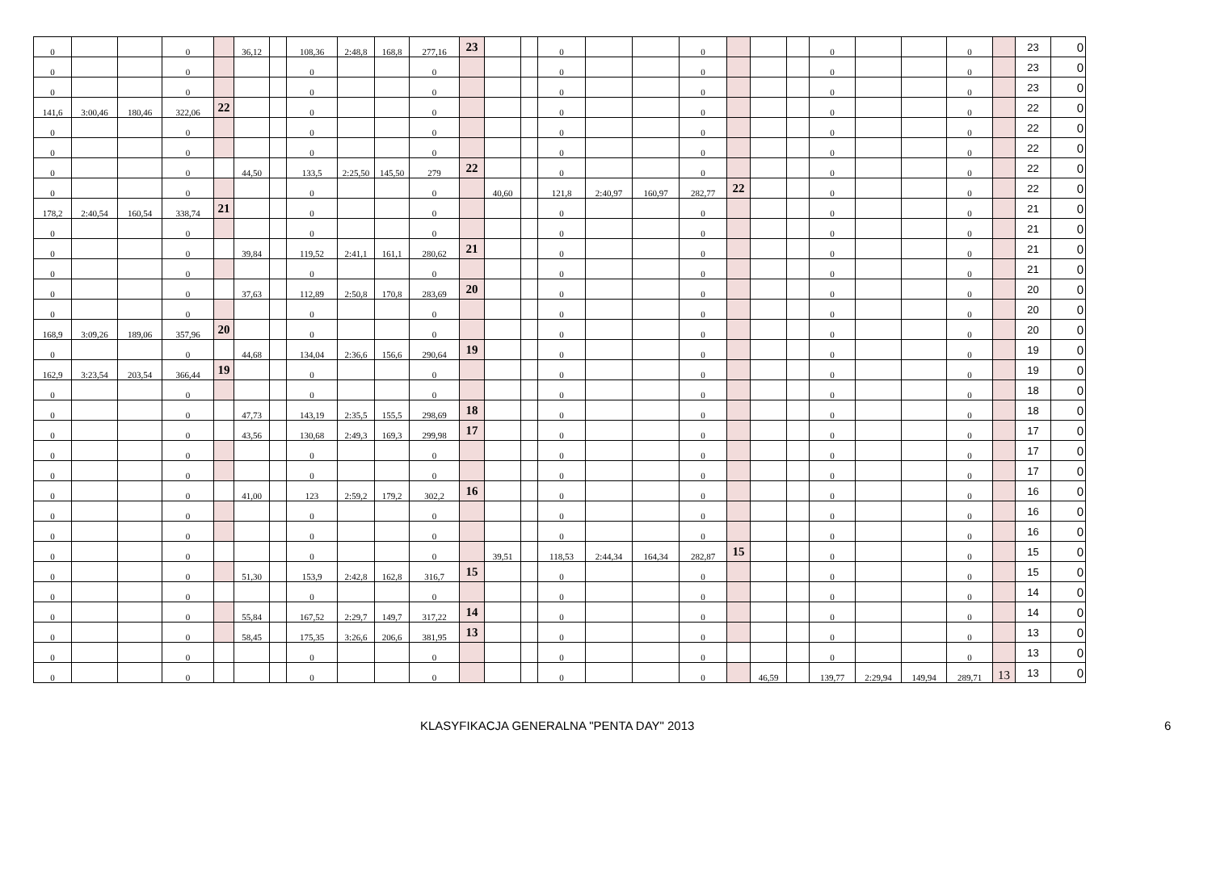| 0 | | | 0 | | 36,12 | | 108,36 | 2:48,8 | 168,8 | 277,16 | 23 | | | 0 | | | 0 | | | | 0 | | | 0 | | 23 | 0 |
| 0 | | | 0 | | | | 0 | | | 0 | | | | 0 | | | 0 | | | | 0 | | | 0 | | 23 | 0 |
| 0 | | | 0 | | | | 0 | | | 0 | | | | 0 | | | 0 | | | | 0 | | | 0 | | 23 | 0 |
| 141,6 | 3:00,46 | 180,46 | 322,06 | 22 | | | 0 | | | 0 | | | | 0 | | | 0 | | | | 0 | | | 0 | | 22 | 0 |
| 0 | | | 0 | | | | 0 | | | 0 | | | | 0 | | | 0 | | | | 0 | | | 0 | | 22 | 0 |
| 0 | | | 0 | | | | 0 | | | 0 | | | | 0 | | | 0 | | | | 0 | | | 0 | | 22 | 0 |
| 0 | | | 0 | | 44,50 | | 133,5 | 2:25,50 | 145,50 | 279 | 22 | | | 0 | | | 0 | | | | 0 | | | 0 | | 22 | 0 |
| 0 | | | 0 | | | | 0 | | | 0 | | 40,60 | | 121,8 | 2:40,97 | 160,97 | 282,77 | 22 | | | 0 | | | 0 | | 22 | 0 |
| 178,2 | 2:40,54 | 160,54 | 338,74 | 21 | | | 0 | | | 0 | | | | 0 | | | 0 | | | | 0 | | | 0 | | 21 | 0 |
| 0 | | | 0 | | | | 0 | | | 0 | | | | 0 | | | 0 | | | | 0 | | | 0 | | 21 | 0 |
| 0 | | | 0 | | 39,84 | | 119,52 | 2:41,1 | 161,1 | 280,62 | 21 | | | 0 | | | 0 | | | | 0 | | | 0 | | 21 | 0 |
| 0 | | | 0 | | | | 0 | | | 0 | | | | 0 | | | 0 | | | | 0 | | | 0 | | 21 | 0 |
| 0 | | | 0 | | 37,63 | | 112,89 | 2:50,8 | 170,8 | 283,69 | 20 | | | 0 | | | 0 | | | | 0 | | | 0 | | 20 | 0 |
| 0 | | | 0 | | | | 0 | | | 0 | | | | 0 | | | 0 | | | | 0 | | | 0 | | 20 | 0 |
| 168,9 | 3:09,26 | 189,06 | 357,96 | 20 | | | 0 | | | 0 | | | | 0 | | | 0 | | | | 0 | | | 0 | | 20 | 0 |
| 0 | | | 0 | | 44,68 | | 134,04 | 2:36,6 | 156,6 | 290,64 | 19 | | | 0 | | | 0 | | | | 0 | | | 0 | | 19 | 0 |
| 162,9 | 3:23,54 | 203,54 | 366,44 | 19 | | | 0 | | | 0 | | | | 0 | | | 0 | | | | 0 | | | 0 | | 19 | 0 |
| 0 | | | 0 | | | | 0 | | | 0 | | | | 0 | | | 0 | | | | 0 | | | 0 | | 18 | 0 |
| 0 | | | 0 | | 47,73 | | 143,19 | 2:35,5 | 155,5 | 298,69 | 18 | | | 0 | | | 0 | | | | 0 | | | 0 | | 18 | 0 |
| 0 | | | 0 | | 43,56 | | 130,68 | 2:49,3 | 169,3 | 299,98 | 17 | | | 0 | | | 0 | | | | 0 | | | 0 | | 17 | 0 |
| 0 | | | 0 | | | | 0 | | | 0 | | | | 0 | | | 0 | | | | 0 | | | 0 | | 17 | 0 |
| 0 | | | 0 | | | | 0 | | | 0 | | | | 0 | | | 0 | | | | 0 | | | 0 | | 17 | 0 |
| 0 | | | 0 | | 41,00 | | 123 | 2:59,2 | 179,2 | 302,2 | 16 | | | 0 | | | 0 | | | | 0 | | | 0 | | 16 | 0 |
| 0 | | | 0 | | | | 0 | | | 0 | | | | 0 | | | 0 | | | | 0 | | | 0 | | 16 | 0 |
| 0 | | | 0 | | | | 0 | | | 0 | | | | 0 | | | 0 | | | | 0 | | | 0 | | 16 | 0 |
| 0 | | | 0 | | | | 0 | | | 0 | | 39,51 | | 118,53 | 2:44,34 | 164,34 | 282,87 | 15 | | | 0 | | | 0 | | 15 | 0 |
| 0 | | | 0 | | 51,30 | | 153,9 | 2:42,8 | 162,8 | 316,7 | 15 | | | 0 | | | 0 | | | | 0 | | | 0 | | 15 | 0 |
| 0 | | | 0 | | | | 0 | | | 0 | | | | 0 | | | 0 | | | | 0 | | | 0 | | 14 | 0 |
| 0 | | | 0 | | 55,84 | | 167,52 | 2:29,7 | 149,7 | 317,22 | 14 | | | 0 | | | 0 | | | | 0 | | | 0 | | 14 | 0 |
| 0 | | | 0 | | 58,45 | | 175,35 | 3:26,6 | 206,6 | 381,95 | 13 | | | 0 | | | 0 | | | | 0 | | | 0 | | 13 | 0 |
| 0 | | | 0 | | | | 0 | | | 0 | | | | 0 | | | 0 | | | | 0 | | | 0 | | 13 | 0 |
| 0 | | | 0 | | | | 0 | | | 0 | | | | 0 | | | 0 | | 46,59 | | 139,77 | 2:29,94 | 149,94 | 289,71 | 13 | 13 | 0 |
KLASYFIKACJA GENERALNA "PENTA DAY" 2013 6